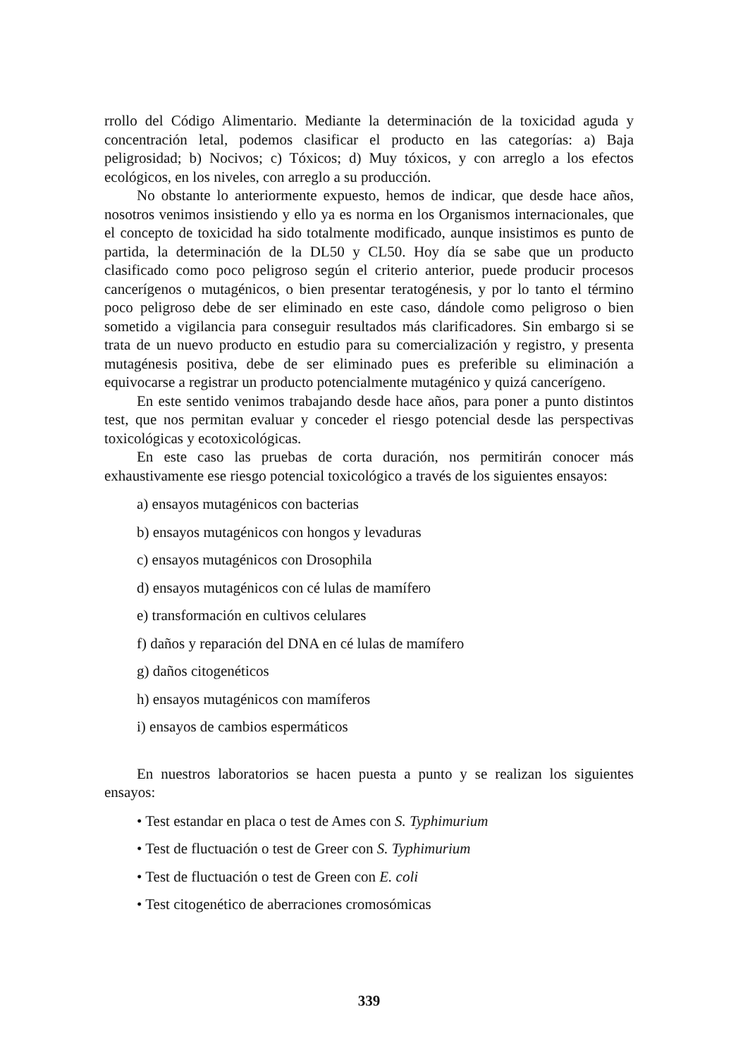rrollo del Código Alimentario. Mediante la determinación de la toxicidad aguda y concentración letal, podemos clasificar el producto en las categorías: a) Baja peligrosidad; b) Nocivos; c) Tóxicos; d) Muy tóxicos, y con arreglo a los efectos ecológicos, en los niveles, con arreglo a su producción.
No obstante lo anteriormente expuesto, hemos de indicar, que desde hace años, nosotros venimos insistiendo y ello ya es norma en los Organismos internacionales, que el concepto de toxicidad ha sido totalmente modificado, aunque insistimos es punto de partida, la determinación de la DL50 y CL50. Hoy día se sabe que un producto clasificado como poco peligroso según el criterio anterior, puede producir procesos cancerígenos o mutagénicos, o bien presentar teratogénesis, y por lo tanto el término poco peligroso debe de ser eliminado en este caso, dándole como peligroso o bien sometido a vigilancia para conseguir resultados más clarificadores. Sin embargo si se trata de un nuevo producto en estudio para su comercialización y registro, y presenta mutagénesis positiva, debe de ser eliminado pues es preferible su eliminación a equivocarse a registrar un producto potencialmente mutagénico y quizá cancerígeno.
En este sentido venimos trabajando desde hace años, para poner a punto distintos test, que nos permitan evaluar y conceder el riesgo potencial desde las perspectivas toxicológicas y ecotoxicológicas.
En este caso las pruebas de corta duración, nos permitirán conocer más exhaustivamente ese riesgo potencial toxicológico a través de los siguientes ensayos:
a) ensayos mutagénicos con bacterias
b) ensayos mutagénicos con hongos y levaduras
c) ensayos mutagénicos con Drosophila
d) ensayos mutagénicos con cé lulas de mamífero
e) transformación en cultivos celulares
f) daños y reparación del DNA en cé lulas de mamífero
g) daños citogenéticos
h) ensayos mutagénicos con mamíferos
i) ensayos de cambios espermáticos
En nuestros laboratorios se hacen puesta a punto y se realizan los siguientes ensayos:
• Test estandar en placa o test de Ames con S. Typhimurium
• Test de fluctuación o test de Greer con S. Typhimurium
• Test de fluctuación o test de Green con E. coli
• Test citogenético de aberraciones cromosómicas
339